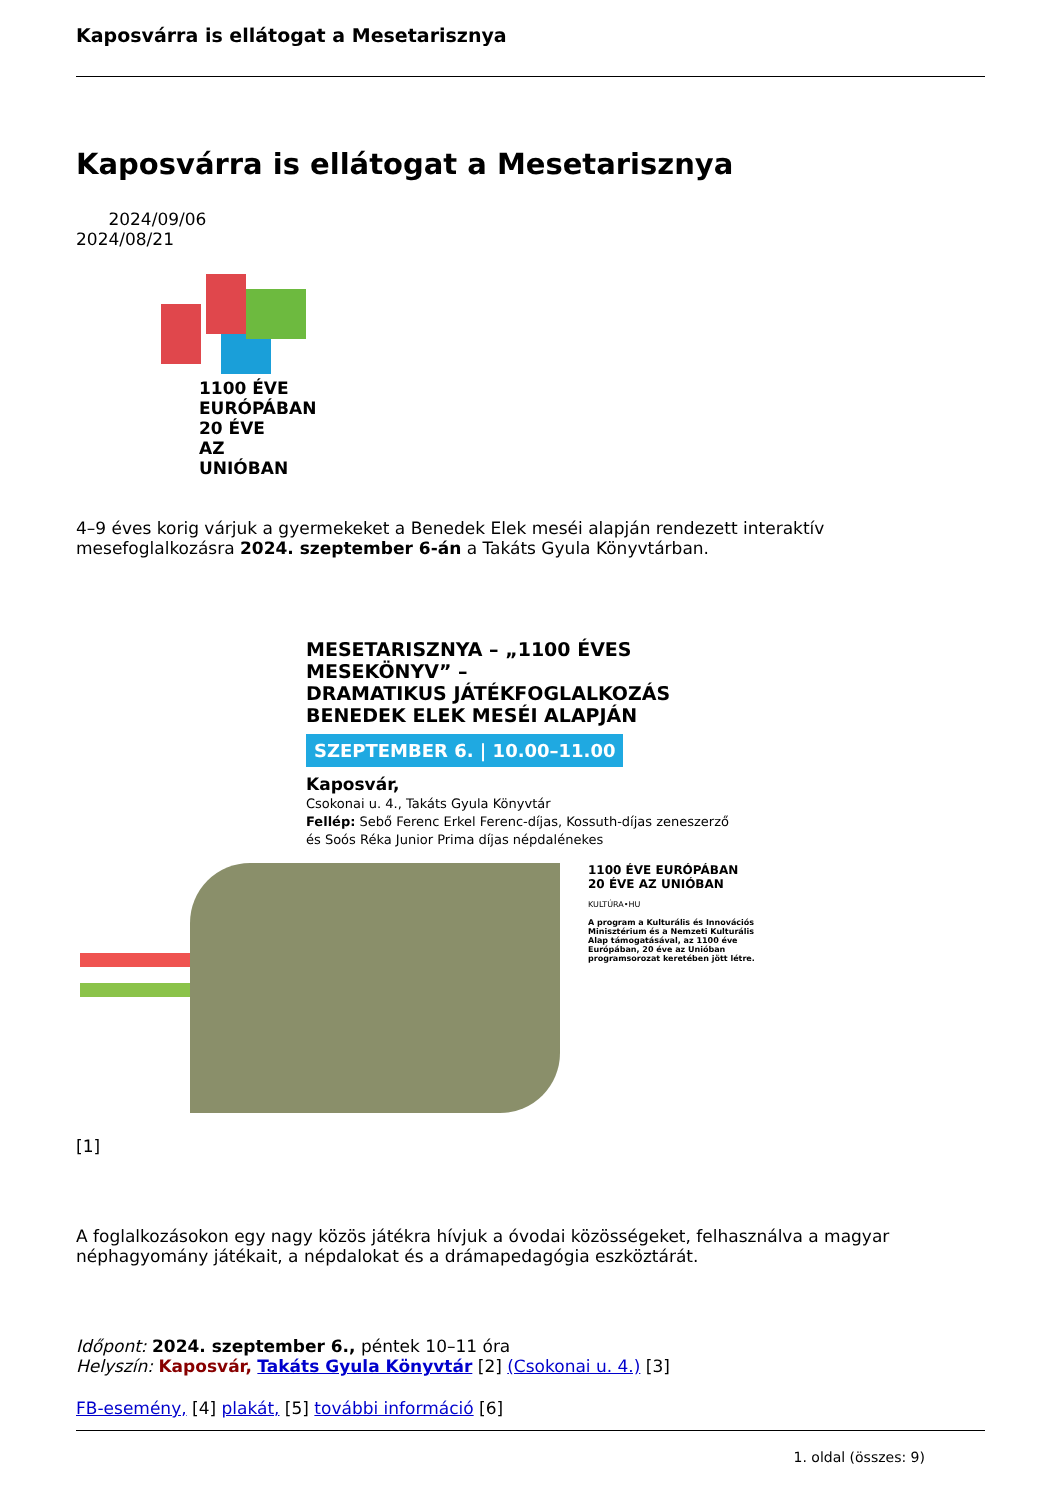Kaposvárra is ellátogat a Mesetarisznya
Kaposvárra is ellátogat a Mesetarisznya
2024/09/06
2024/08/21
1100 ÉVE
EURÓPÁBAN
20 ÉVE
AZ UNIÓBAN
4–9 éves korig várjuk a gyermekeket a Benedek Elek meséi alapján rendezett interaktív mesefoglalkozásra 2024. szeptember 6-án a Takáts Gyula Könyvtárban.
MESETARISZNYA – „1100 ÉVES MESEKÖNYV” –
DRAMATIKUS JÁTÉKFOGLALKOZÁS
BENEDEK ELEK MESÉI ALAPJÁN
SZEPTEMBER 6. | 10.00–11.00
Kaposvár,
Csokonai u. 4., Takáts Gyula Könyvtár
Fellép: Sebő Ferenc Erkel Ferenc-díjas, Kossuth-díjas zeneszerző
és Soós Réka Junior Prima díjas népdalénekes
1100 ÉVE EURÓPÁBAN 20 ÉVE AZ UNIÓBAN
KULTÚRA•HU
A program a Kulturális és Innovációs Minisztérium és a Nemzeti Kulturális Alap támogatásával, az 1100 éve Európában, 20 éve az Unióban programsorozat keretében jött létre.
[1]
A foglalkozásokon egy nagy közös játékra hívjuk a óvodai közösségeket, felhasználva a magyar néphagyomány játékait, a népdalokat és a drámapedagógia eszköztárát.
Időpont: 2024. szeptember 6., péntek 10–11 óra
Helyszín: Kaposvár, Takáts Gyula Könyvtár [2] (Csokonai u. 4.) [3]
FB-esemény, [4] plakát, [5] további információ [6]
1. oldal (összes: 9)